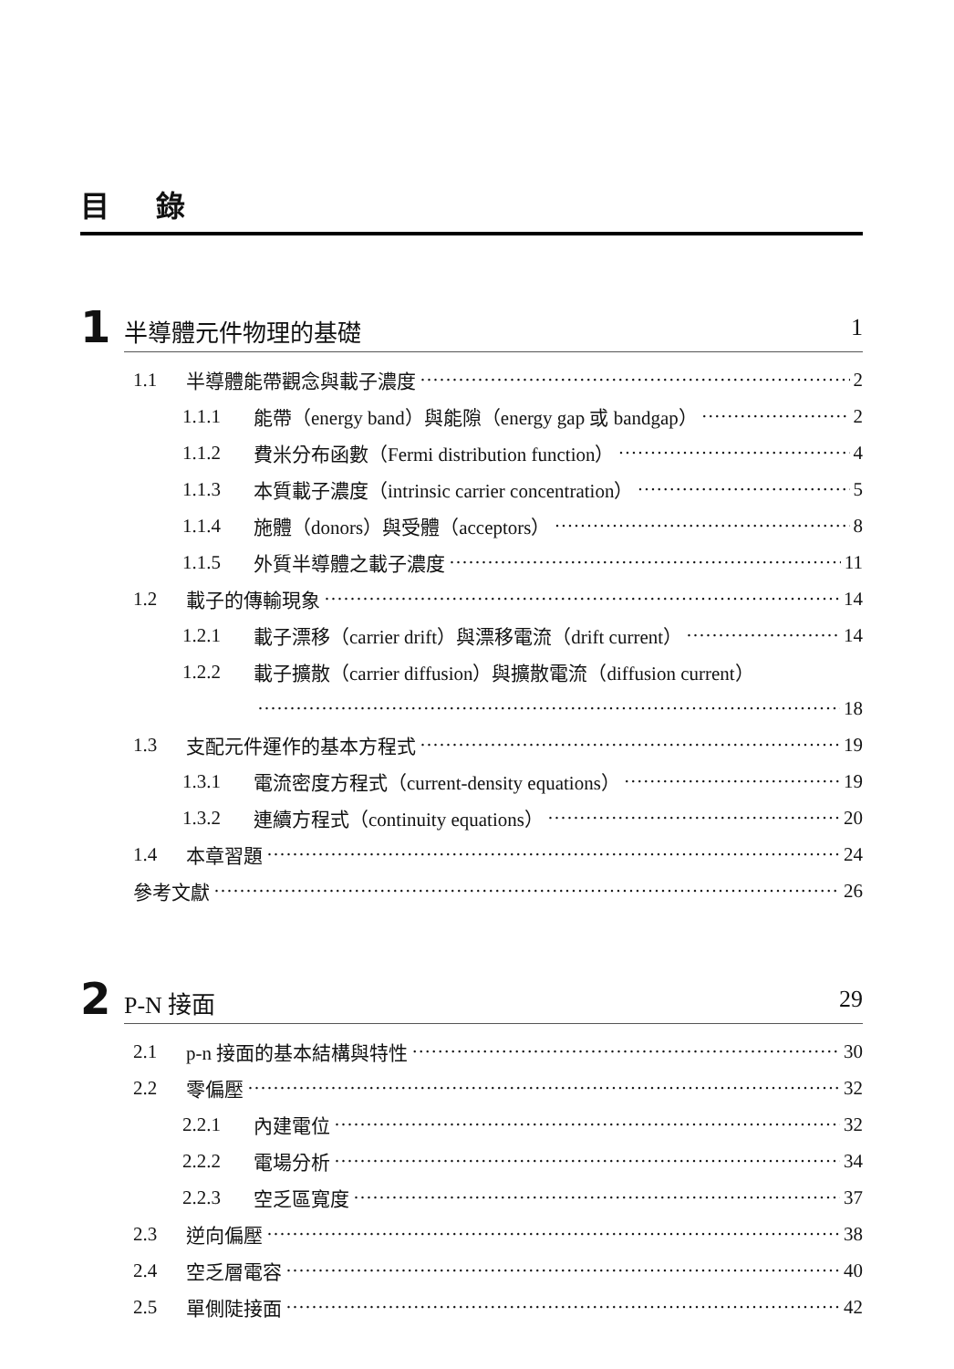目 錄
1
半導體元件物理的基礎 1
1.1 半導體能帶觀念與載子濃度 2
1.1.1 能帶（energy band）與能隙（energy gap 或 bandgap） 2
1.1.2 費米分布函數（Fermi distribution function） 4
1.1.3 本質載子濃度（intrinsic carrier concentration） 5
1.1.4 施體（donors）與受體（acceptors） 8
1.1.5 外質半導體之載子濃度 11
1.2 載子的傳輸現象 14
1.2.1 載子漂移（carrier drift）與漂移電流（drift current） 14
1.2.2 載子擴散（carrier diffusion）與擴散電流（diffusion current）
18
1.3 支配元件運作的基本方程式 19
1.3.1 電流密度方程式（current-density equations） 19
1.3.2 連續方程式（continuity equations） 20
1.4 本章習題 24
參考文獻 26
2
P-N 接面 29
2.1 p-n 接面的基本結構與特性 30
2.2 零偏壓 32
2.2.1 內建電位 32
2.2.2 電場分析 34
2.2.3 空乏區寬度 37
2.3 逆向偏壓 38
2.4 空乏層電容 40
2.5 單側陡接面 42